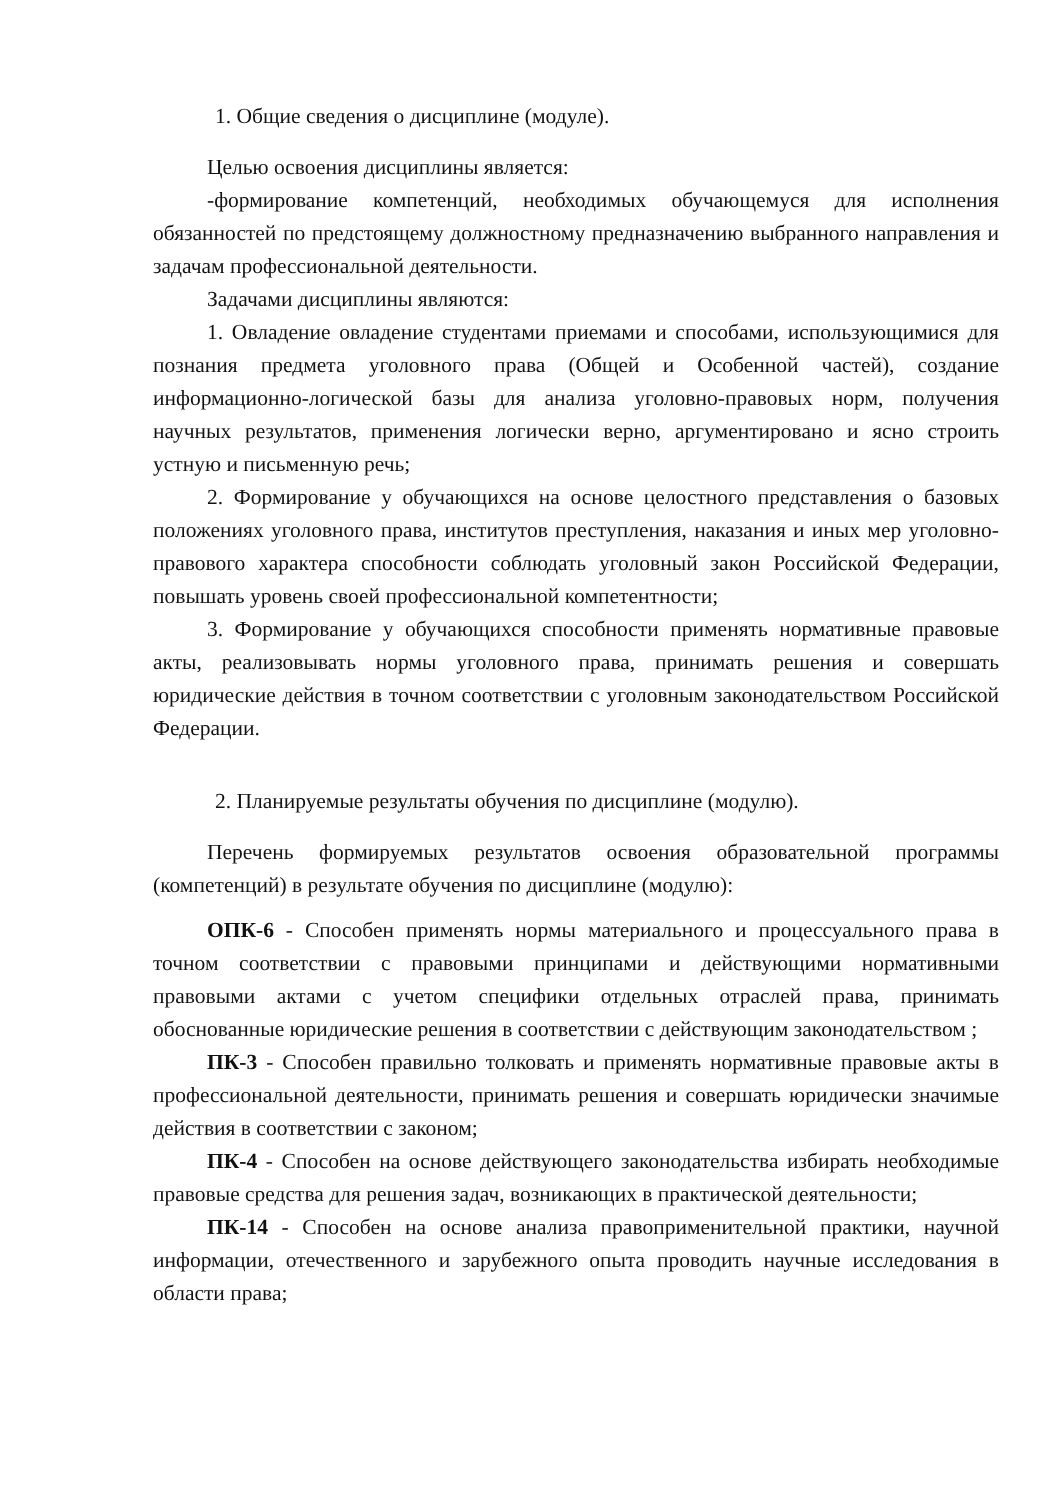1. Общие сведения о дисциплине (модуле).
Целью освоения дисциплины является:
-формирование компетенций, необходимых обучающемуся для исполнения обязанностей по предстоящему должностному предназначению выбранного направления и задачам профессиональной деятельности.
Задачами дисциплины являются:
1. Овладение овладение студентами приемами и способами, использующимися для познания предмета уголовного права (Общей и Особенной частей), создание информационно-логической базы для анализа уголовно-правовых норм, получения научных результатов, применения логически верно, аргументировано и ясно строить устную и письменную речь;
2. Формирование у обучающихся на основе целостного представления о базовых положениях уголовного права, институтов преступления, наказания и иных мер уголовно-правового характера способности соблюдать уголовный закон Российской Федерации, повышать уровень своей профессиональной компетентности;
3. Формирование у обучающихся способности применять нормативные правовые акты, реализовывать нормы уголовного права, принимать решения и совершать юридические действия в точном соответствии с уголовным законодательством Российской Федерации.
2. Планируемые результаты обучения по дисциплине (модулю).
Перечень формируемых результатов освоения образовательной программы (компетенций) в результате обучения по дисциплине (модулю):
ОПК-6 - Способен применять нормы материального и процессуального права в точном соответствии с правовыми принципами и действующими нормативными правовыми актами с учетом специфики отдельных отраслей права, принимать обоснованные юридические решения в соответствии с действующим законодательством ;
ПК-3 - Способен правильно толковать и применять нормативные правовые акты в профессиональной деятельности, принимать решения и совершать юридически значимые действия в соответствии с законом;
ПК-4 - Способен на основе действующего законодательства избирать необходимые правовые средства для решения задач, возникающих в практической деятельности;
ПК-14 - Способен на основе анализа правоприменительной практики, научной информации, отечественного и зарубежного опыта проводить научные исследования в области права;